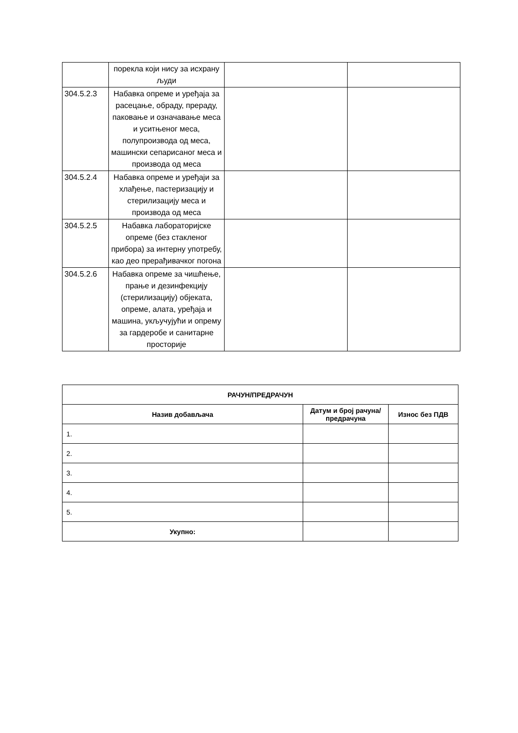| | порекла који нису за исхрану људи | | |
| 304.5.2.3 | Набавка опреме и уређаја за расецање, обраду, прераду, паковање и означавање меса и уситњеног меса, полупроизвода од меса, машински сепарисаног меса и производа од меса | | |
| 304.5.2.4 | Набавка опреме и уређаји за хлађење, пастеризацију и стерилизацију меса и производа од меса | | |
| 304.5.2.5 | Набавка лабораторијске опреме (без стакленог прибора) за интерну употребу, као део прерађивачког погона | | |
| 304.5.2.6 | Набавка опреме за чишћење, прање и дезинфекцију (стерилизацију) објеката, опреме, алата, уређаја и машина, укључујући и опрему за гардеробе и санитарне просторије | | |
| РАЧУН/ПРЕДРАЧУН | | |
| --- | --- | --- |
| Назив добављача | Датум и број рачуна/предрачуна | Износ без ПДВ |
| 1. | | |
| 2. | | |
| 3. | | |
| 4. | | |
| 5. | | |
| Укупно: | | |